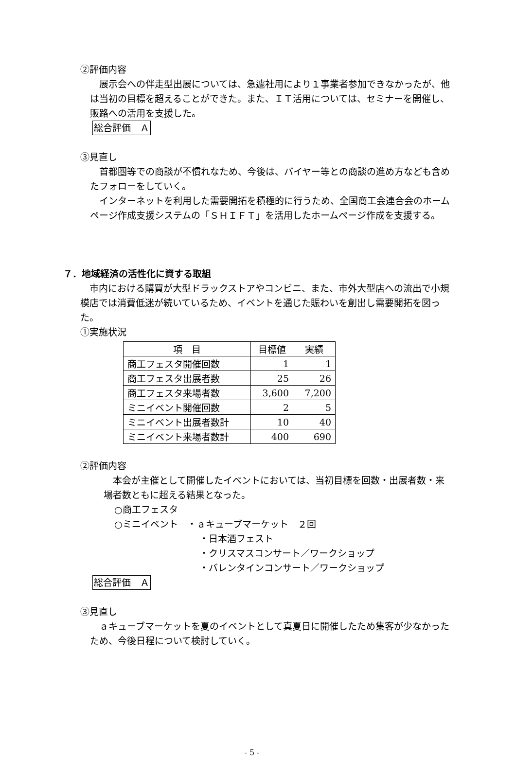②評価内容
　展示会への伴走型出展については、急遽社用により１事業者参加できなかったが、他は当初の目標を超えることができた。また、ＩＴ活用については、セミナーを開催し、販路への活用を支援した。
総合評価　Ａ
③見直し
　首都圏等での商談が不慣れなため、今後は、バイヤー等との商談の進め方なども含めたフォローをしていく。
　インターネットを利用した需要開拓を積極的に行うため、全国商工会連合会のホームページ作成支援システムの「ＳＨＩＦＴ」を活用したホームページ作成を支援する。
７．地域経済の活性化に資する取組
　市内における購買が大型ドラックストアやコンビニ、また、市外大型店への流出で小規模店では消費低迷が続いているため、イベントを通じた賑わいを創出し需要開拓を図った。
①実施状況
| 項 目 | 目標値 | 実績 |
| --- | --- | --- |
| 商工フェスタ開催回数 | 1 | 1 |
| 商工フェスタ出展者数 | 25 | 26 |
| 商工フェスタ来場者数 | 3,600 | 7,200 |
| ミニイベント開催回数 | 2 | 5 |
| ミニイベント出展者数計 | 10 | 40 |
| ミニイベント来場者数計 | 400 | 690 |
②評価内容
　本会が主催として開催したイベントにおいては、当初目標を回数・出展者数・来場者数ともに超える結果となった。
○商工フェスタ
○ミニイベント　・ａキューブマーケット　２回
・日本酒フェスト
・クリスマスコンサート／ワークショップ
・バレンタインコンサート／ワークショップ
総合評価　Ａ
③見直し
　ａキューブマーケットを夏のイベントとして真夏日に開催したため集客が少なかったため、今後日程について検討していく。
- 5 -